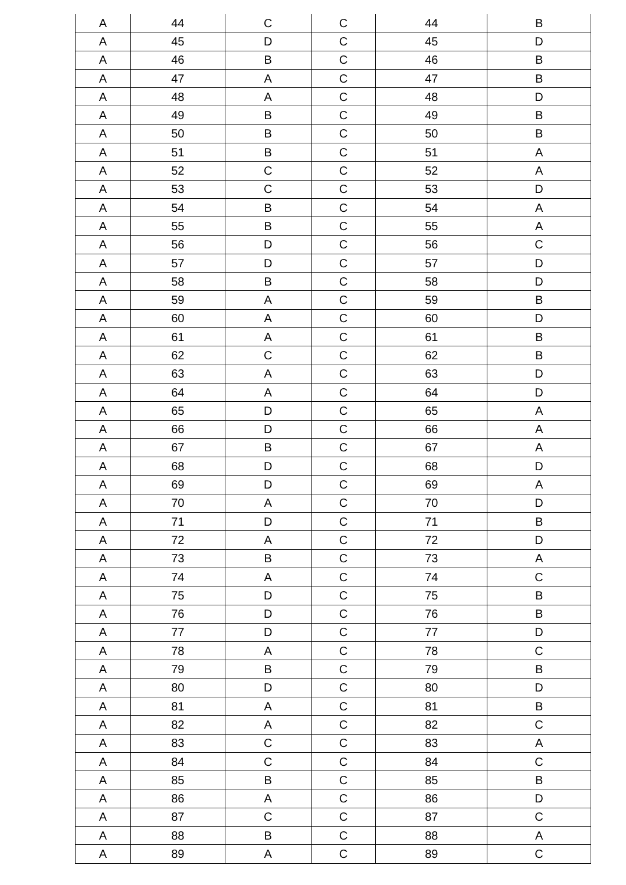| A | 44 | C | C | 44 | B |
| A | 45 | D | C | 45 | D |
| A | 46 | B | C | 46 | B |
| A | 47 | A | C | 47 | B |
| A | 48 | A | C | 48 | D |
| A | 49 | B | C | 49 | B |
| A | 50 | B | C | 50 | B |
| A | 51 | B | C | 51 | A |
| A | 52 | C | C | 52 | A |
| A | 53 | C | C | 53 | D |
| A | 54 | B | C | 54 | A |
| A | 55 | B | C | 55 | A |
| A | 56 | D | C | 56 | C |
| A | 57 | D | C | 57 | D |
| A | 58 | B | C | 58 | D |
| A | 59 | A | C | 59 | B |
| A | 60 | A | C | 60 | D |
| A | 61 | A | C | 61 | B |
| A | 62 | C | C | 62 | B |
| A | 63 | A | C | 63 | D |
| A | 64 | A | C | 64 | D |
| A | 65 | D | C | 65 | A |
| A | 66 | D | C | 66 | A |
| A | 67 | B | C | 67 | A |
| A | 68 | D | C | 68 | D |
| A | 69 | D | C | 69 | A |
| A | 70 | A | C | 70 | D |
| A | 71 | D | C | 71 | B |
| A | 72 | A | C | 72 | D |
| A | 73 | B | C | 73 | A |
| A | 74 | A | C | 74 | C |
| A | 75 | D | C | 75 | B |
| A | 76 | D | C | 76 | B |
| A | 77 | D | C | 77 | D |
| A | 78 | A | C | 78 | C |
| A | 79 | B | C | 79 | B |
| A | 80 | D | C | 80 | D |
| A | 81 | A | C | 81 | B |
| A | 82 | A | C | 82 | C |
| A | 83 | C | C | 83 | A |
| A | 84 | C | C | 84 | C |
| A | 85 | B | C | 85 | B |
| A | 86 | A | C | 86 | D |
| A | 87 | C | C | 87 | C |
| A | 88 | B | C | 88 | A |
| A | 89 | A | C | 89 | C |